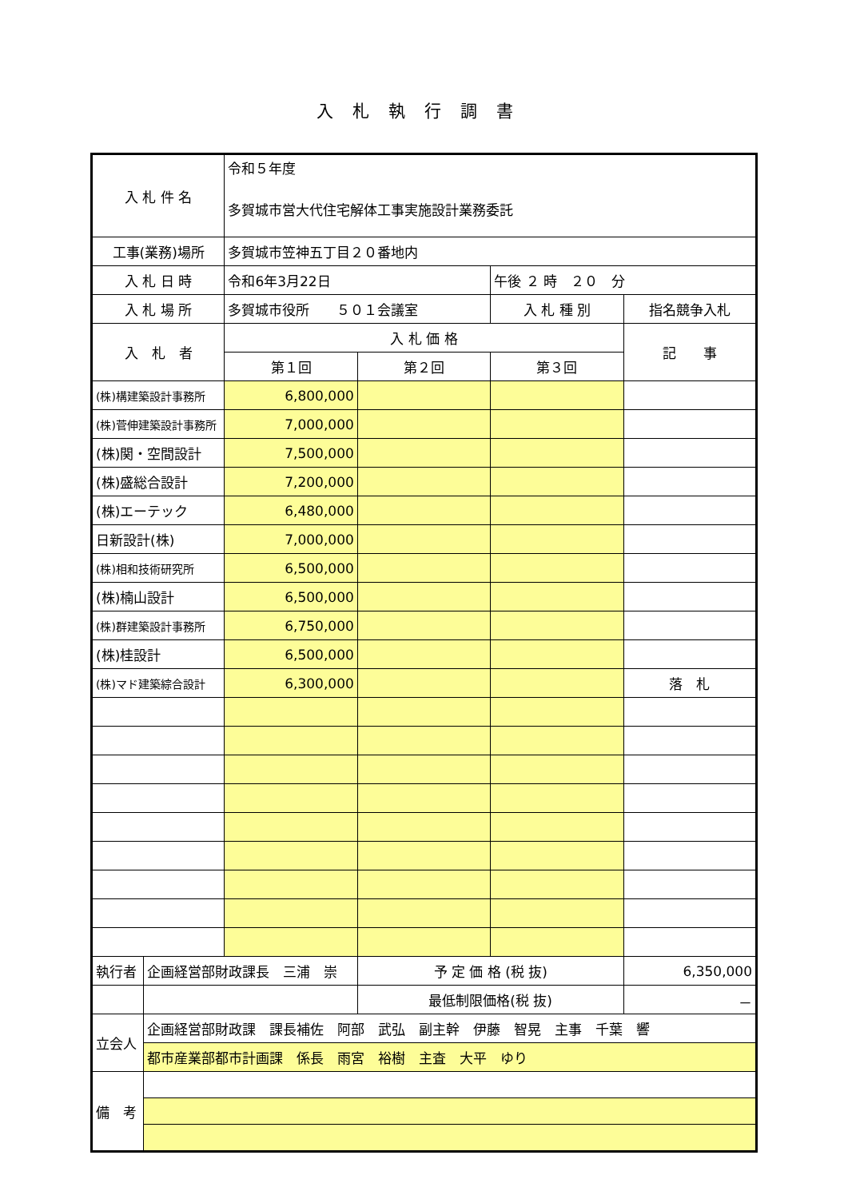入札執行調書
| 入 札 件 名 | | 令和５年度 多賀城市営大代住宅解体工事実施設計業務委託 | | | |
| 工事(業務)場所 | | 多賀城市笠神五丁目２０番地内 | | | |
| 入 札 日 時 | | 令和6年3月22日 | | 午後 ２ 時 ２０ 分 | |
| 入 札 場 所 | | 多賀城市役所 ５０１会議室 | | 入 札 種 別 | 指名競争入札 |
| 入 札 者 | | 入 札 価 格 | | | 記 事 |
| | | 第１回 | 第２回 | 第３回 | |
| (株)構建築設計事務所 | | 6,800,000 | | | |
| (株)菅伸建築設計事務所 | | 7,000,000 | | | |
| (株)関・空間設計 | | 7,500,000 | | | |
| (株)盛総合設計 | | 7,200,000 | | | |
| (株)エーテック | | 6,480,000 | | | |
| 日新設計(株) | | 7,000,000 | | | |
| (株)相和技術研究所 | | 6,500,000 | | | |
| (株)楠山設計 | | 6,500,000 | | | |
| (株)群建築設計事務所 | | 6,750,000 | | | |
| (株)桂設計 | | 6,500,000 | | | |
| (株)マド建築綜合設計 | | 6,300,000 | | | 落 札 |
| 執行者 | 企画経営部財政課長 三浦 崇 | | 予 定 価 格 (税 抜) | | 6,350,000 |
| | | | 最低制限価格(税 抜) | | － |
| 立会人 | 企画経営部財政課 課長補佐 阿部 武弘 副主幹 伊藤 智晃 主事 千葉 響 | | | | |
| | 都市産業部都市計画課 係長 雨宮 裕樹 主査 大平 ゆり | | | | |
| 備 考 | | | | | |